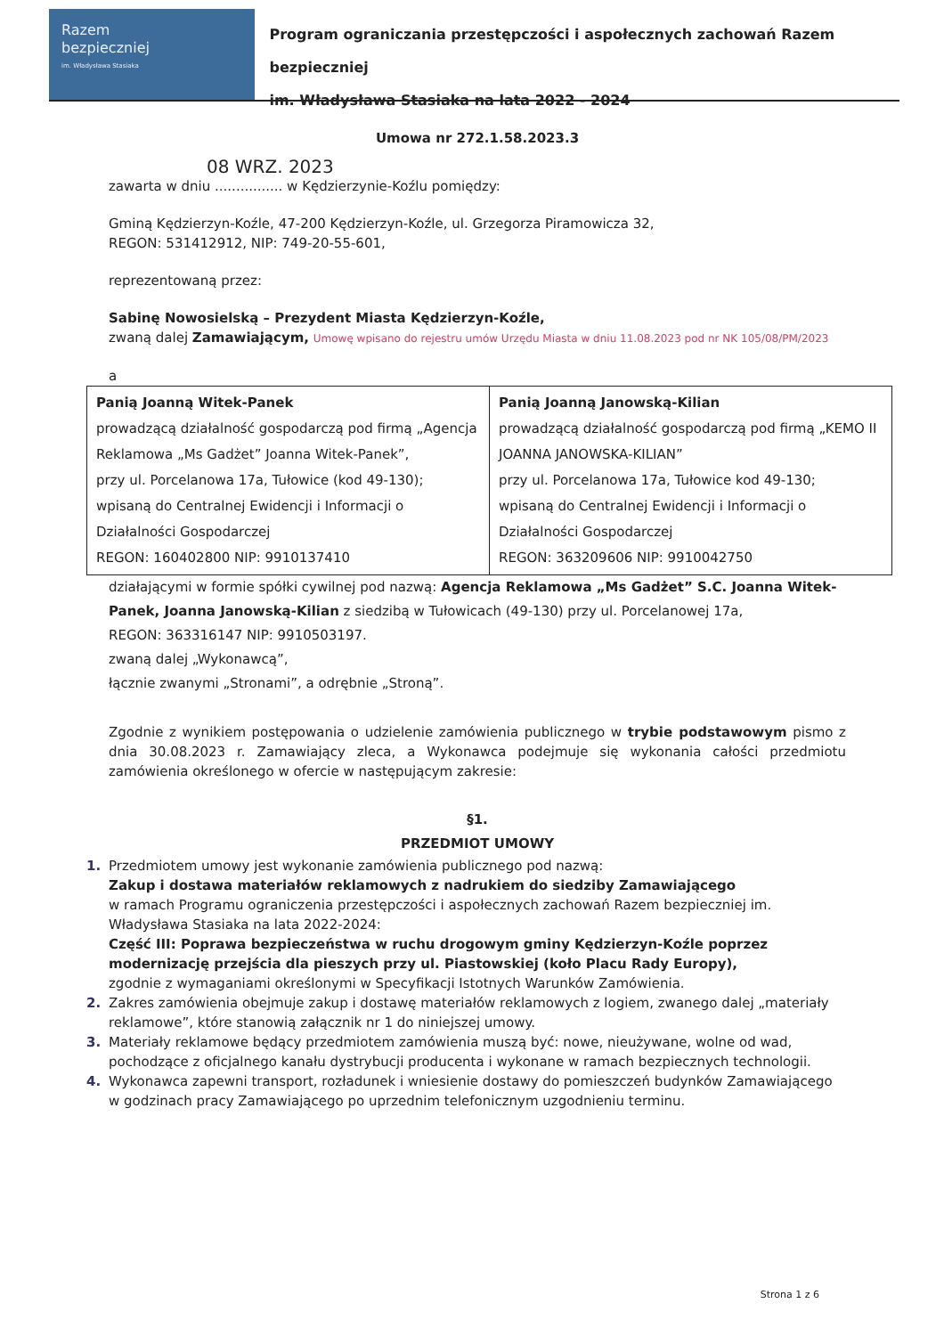Razem
bezpieczniej
im. Władysława Stasiaka
Program ograniczania przestępczości i aspołecznych zachowań Razem bezpieczniej
im. Władysława Stasiaka na lata 2022 - 2024
Umowa nr 272.1.58.2023.3
08 WRZ. 2023
zawarta w dniu ................ w Kędzierzynie-Koźlu pomiędzy:
Gminą Kędzierzyn-Koźle, 47-200 Kędzierzyn-Koźle, ul. Grzegorza Piramowicza 32,
REGON: 531412912, NIP: 749-20-55-601,
reprezentowaną przez:
Sabinę Nowosielską – Prezydent Miasta Kędzierzyn-Koźle,
zwaną dalej Zamawiającym, Umowę wpisano do rejestru umów Urzędu Miasta w dniu 11.08.2023 pod nr NK 105/08/PM/2023
a
| Panią Joanną Witek-Panek prowadzącą działalność gospodarczą pod firmą „Agencja Reklamowa „Ms Gadżet” Joanna Witek-Panek”, przy ul. Porcelanowa 17a, Tułowice (kod 49-130); wpisaną do Centralnej Ewidencji i Informacji o Działalności Gospodarczej REGON: 160402800 NIP: 9910137410 | Panią Joanną Janowską-Kilian prowadzącą działalność gospodarczą pod firmą „KEMO II JOANNA JANOWSKA-KILIAN” przy ul. Porcelanowa 17a, Tułowice kod 49-130; wpisaną do Centralnej Ewidencji i Informacji o Działalności Gospodarczej REGON: 363209606 NIP: 9910042750 |
działającymi w formie spółki cywilnej pod nazwą: Agencja Reklamowa „Ms Gadżet” S.C. Joanna Witek-Panek, Joanna Janowską-Kilian z siedzibą w Tułowicach (49-130) przy ul. Porcelanowej 17a,
REGON: 363316147 NIP: 9910503197.
zwaną dalej „Wykonawcą”,
łącznie zwanymi „Stronami”, a odrębnie „Stroną”.
Zgodnie z wynikiem postępowania o udzielenie zamówienia publicznego w trybie podstawowym pismo z dnia 30.08.2023 r. Zamawiający zleca, a Wykonawca podejmuje się wykonania całości przedmiotu zamówienia określonego w ofercie w następującym zakresie:
§1.
PRZEDMIOT UMOWY
1. Przedmiotem umowy jest wykonanie zamówienia publicznego pod nazwą:
Zakup i dostawa materiałów reklamowych z nadrukiem do siedziby Zamawiającego
w ramach Programu ograniczenia przestępczości i aspołecznych zachowań Razem bezpieczniej im. Władysława Stasiaka na lata 2022-2024:
Część III: Poprawa bezpieczeństwa w ruchu drogowym gminy Kędzierzyn-Koźle poprzez modernizację przejścia dla pieszych przy ul. Piastowskiej (koło Placu Rady Europy),
zgodnie z wymaganiami określonymi w Specyfikacji Istotnych Warunków Zamówienia.
2. Zakres zamówienia obejmuje zakup i dostawę materiałów reklamowych z logiem, zwanego dalej „materiały reklamowe”, które stanowią załącznik nr 1 do niniejszej umowy.
3. Materiały reklamowe będący przedmiotem zamówienia muszą być: nowe, nieużywane, wolne od wad, pochodzące z oficjalnego kanału dystrybucji producenta i wykonane w ramach bezpiecznych technologii.
4. Wykonawca zapewni transport, rozładunek i wniesienie dostawy do pomieszczeń budynków Zamawiającego w godzinach pracy Zamawiającego po uprzednim telefonicznym uzgodnieniu terminu.
Strona 1 z 6